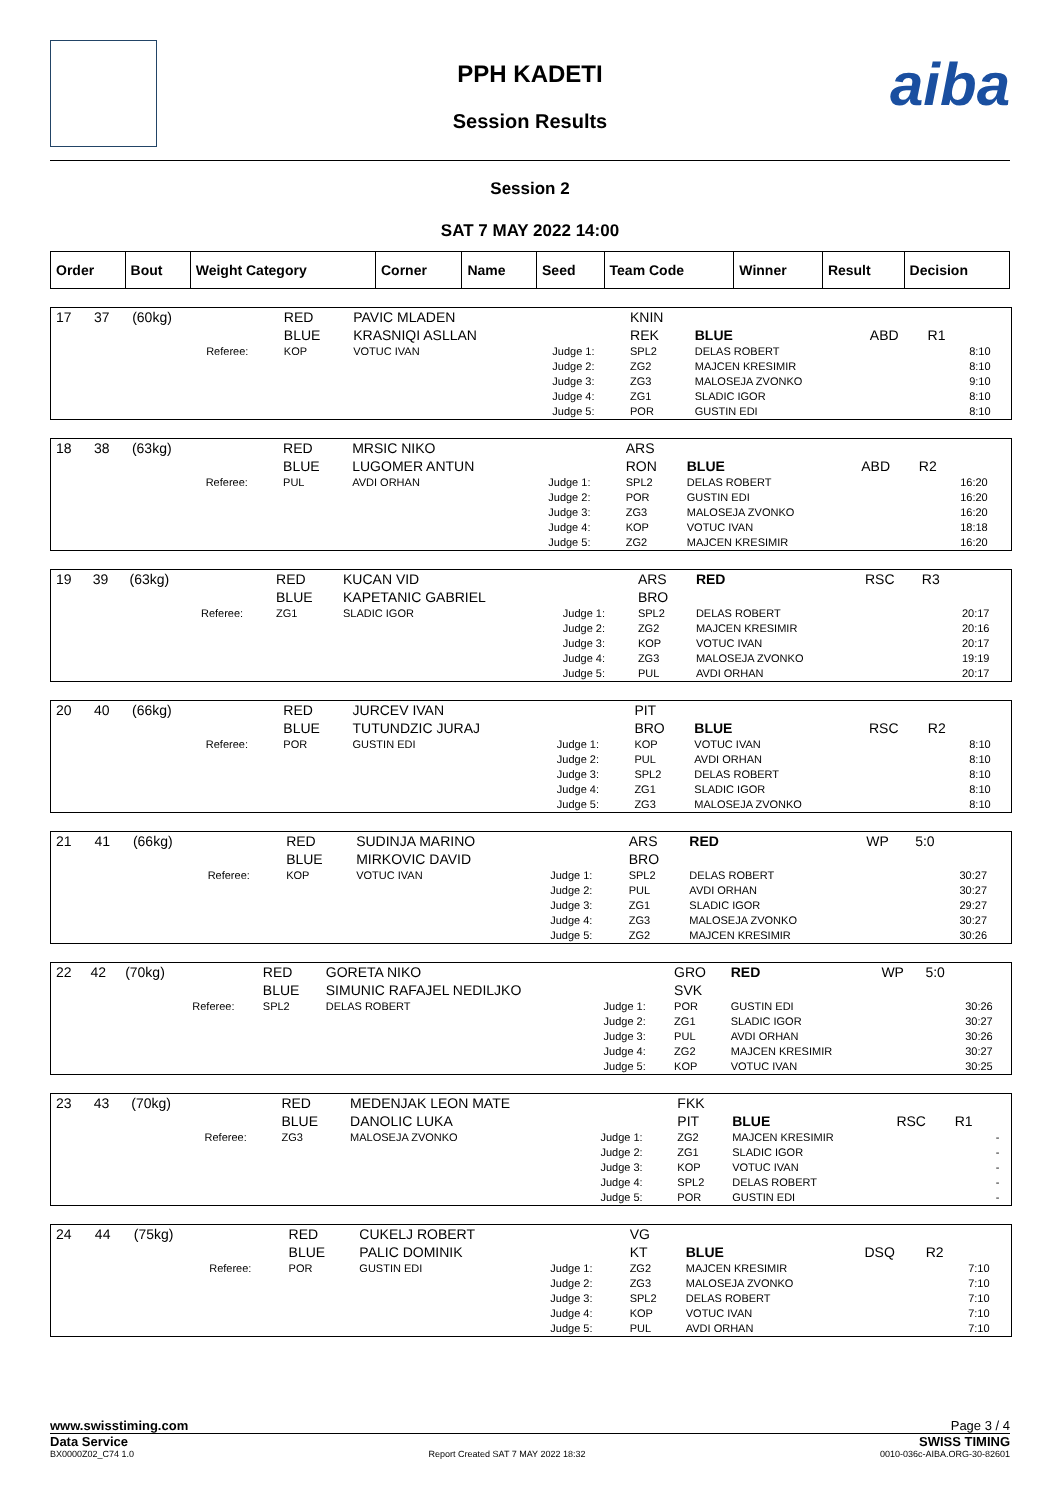PPH KADETI
Session Results
aiba
Session 2
SAT 7 MAY 2022 14:00
| Order | Bout | Weight Category | Corner | Name | Seed | Team Code | Winner | Result | Decision |
| --- | --- | --- | --- | --- | --- | --- | --- | --- | --- |
| 17 | 37 | (60kg) | | RED | PAVIC MLADEN | | KNIN | | | | |
| | | | | BLUE | KRASNIQI ASLLAN | | REK | BLUE | ABD | R1 | |
| | | | Referee: | KOP | VOTUC IVAN | Judge 1: Judge 2: Judge 3: Judge 4: Judge 5: | SPL2 ZG2 ZG3 ZG1 POR | DELAS ROBERT MAJCEN KRESIMIR MALOSEJA ZVONKO SLADIC IGOR GUSTIN EDI | | | 8:10 8:10 9:10 8:10 8:10 |
| 18 | 38 | (63kg) | | RED | MRSIC NIKO | | ARS | | | | |
| | | | | BLUE | LUGOMER ANTUN | | RON | BLUE | ABD | R2 | |
| | | | Referee: | PUL | AVDI ORHAN | Judge 1: Judge 2: Judge 3: Judge 4: Judge 5: | SPL2 POR ZG3 KOP ZG2 | DELAS ROBERT GUSTIN EDI MALOSEJA ZVONKO VOTUC IVAN MAJCEN KRESIMIR | | | 16:20 16:20 16:20 18:18 16:20 |
| 19 | 39 | (63kg) | | RED | KUCAN VID | | ARS | RED | RSC | R3 | |
| | | | | BLUE | KAPETANIC GABRIEL | | BRO | | | | |
| | | | Referee: | ZG1 | SLADIC IGOR | Judge 1: Judge 2: Judge 3: Judge 4: Judge 5: | SPL2 ZG2 KOP ZG3 PUL | DELAS ROBERT MAJCEN KRESIMIR VOTUC IVAN MALOSEJA ZVONKO AVDI ORHAN | | | 20:17 20:16 20:17 19:19 20:17 |
| 20 | 40 | (66kg) | | RED | JURCEV IVAN | | PIT | | | | |
| | | | | BLUE | TUTUNDZIC JURAJ | | BRO | BLUE | RSC | R2 | |
| | | | Referee: | POR | GUSTIN EDI | Judge 1: Judge 2: Judge 3: Judge 4: Judge 5: | KOP PUL SPL2 ZG1 ZG3 | VOTUC IVAN AVDI ORHAN DELAS ROBERT SLADIC IGOR MALOSEJA ZVONKO | | | 8:10 8:10 8:10 8:10 8:10 |
| 21 | 41 | (66kg) | | RED | SUDINJA MARINO | | ARS | RED | WP | 5:0 | |
| | | | | BLUE | MIRKOVIC DAVID | | BRO | | | | |
| | | | Referee: | KOP | VOTUC IVAN | Judge 1: Judge 2: Judge 3: Judge 4: Judge 5: | SPL2 PUL ZG1 ZG3 ZG2 | DELAS ROBERT AVDI ORHAN SLADIC IGOR MALOSEJA ZVONKO MAJCEN KRESIMIR | | | 30:27 30:27 29:27 30:27 30:26 |
| 22 | 42 | (70kg) | | RED | GORETA NIKO | | GRO | RED | WP | 5:0 | |
| | | | | BLUE | SIMUNIC RAFAJEL NEDILJKO | | SVK | | | | |
| | | | Referee: | SPL2 | DELAS ROBERT | Judge 1: Judge 2: Judge 3: Judge 4: Judge 5: | POR ZG1 PUL ZG2 KOP | GUSTIN EDI SLADIC IGOR AVDI ORHAN MAJCEN KRESIMIR VOTUC IVAN | | | 30:26 30:27 30:26 30:27 30:25 |
| 23 | 43 | (70kg) | | RED | MEDENJAK LEON MATE | | FKK | | | | |
| | | | | BLUE | DANOLIC LUKA | | PIT | BLUE | RSC | R1 | |
| | | | Referee: | ZG3 | MALOSEJA ZVONKO | Judge 1: Judge 2: Judge 3: Judge 4: Judge 5: | ZG2 ZG1 KOP SPL2 POR | MAJCEN KRESIMIR SLADIC IGOR VOTUC IVAN DELAS ROBERT GUSTIN EDI | | | - - - - - |
| 24 | 44 | (75kg) | | RED | CUKELJ ROBERT | | VG | | | | |
| | | | | BLUE | PALIC DOMINIK | | KT | BLUE | DSQ | R2 | |
| | | | Referee: | POR | GUSTIN EDI | Judge 1: Judge 2: Judge 3: Judge 4: Judge 5: | ZG2 ZG3 SPL2 KOP PUL | MAJCEN KRESIMIR MALOSEJA ZVONKO DELAS ROBERT VOTUC IVAN AVDI ORHAN | | | 7:10 7:10 7:10 7:10 7:10 |
www.swisstiming.com Page 3 / 4
Data Service SWISS TIMING
BX0000Z02_C74 1.0 Report Created SAT 7 MAY 2022 18:32 0010-036c-AIBA.ORG-30-82601